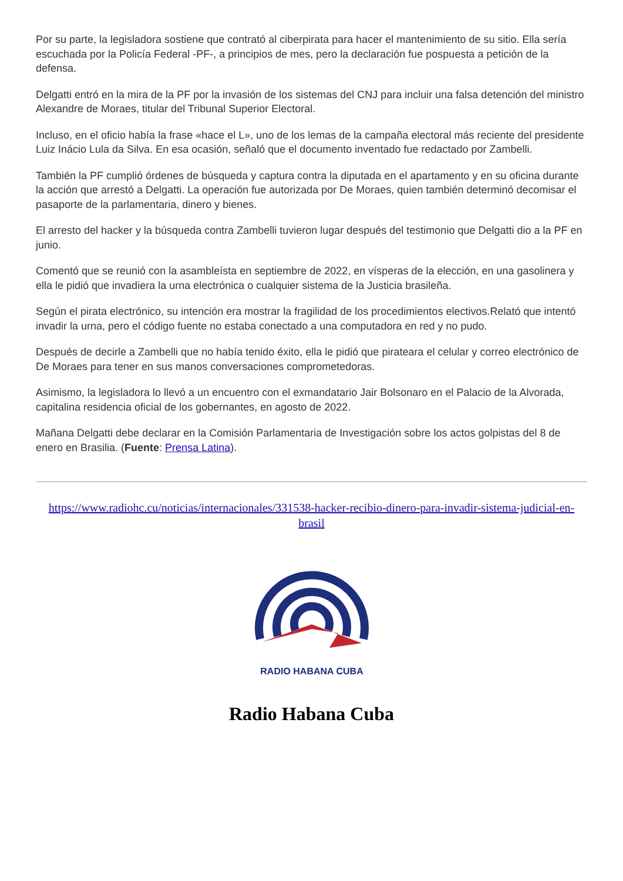Por su parte, la legisladora sostiene que contrató al ciberpirata para hacer el mantenimiento de su sitio. Ella sería escuchada por la Policía Federal -PF-, a principios de mes, pero la declaración fue pospuesta a petición de la defensa.
Delgatti entró en la mira de la PF por la invasión de los sistemas del CNJ para incluir una falsa detención del ministro Alexandre de Moraes, titular del Tribunal Superior Electoral.
Incluso, en el oficio había la frase «hace el L», uno de los lemas de la campaña electoral más reciente del presidente Luiz Inácio Lula da Silva. En esa ocasión, señaló que el documento inventado fue redactado por Zambelli.
También la PF cumplió órdenes de búsqueda y captura contra la diputada en el apartamento y en su oficina durante la acción que arrestó a Delgatti. La operación fue autorizada por De Moraes, quien también determinó decomisar el pasaporte de la parlamentaria, dinero y bienes.
El arresto del hacker y la búsqueda contra Zambelli tuvieron lugar después del testimonio que Delgatti dio a la PF en junio.
Comentó que se reunió con la asambleísta en septiembre de 2022, en vísperas de la elección, en una gasolinera y ella le pidió que invadiera la urna electrónica o cualquier sistema de la Justicia brasileña.
Según el pirata electrónico, su intención era mostrar la fragilidad de los procedimientos electivos.Relató que intentó invadir la urna, pero el código fuente no estaba conectado a una computadora en red y no pudo.
Después de decirle a Zambelli que no había tenido éxito, ella le pidió que pirateara el celular y correo electrónico de De Moraes para tener en sus manos conversaciones comprometedoras.
Asimismo, la legisladora lo llevó a un encuentro con el exmandatario Jair Bolsonaro en el Palacio de la Alvorada, capitalina residencia oficial de los gobernantes, en agosto de 2022.
Mañana Delgatti debe declarar en la Comisión Parlamentaria de Investigación sobre los actos golpistas del 8 de enero en Brasilia. (Fuente: Prensa Latina).
https://www.radiohc.cu/noticias/internacionales/331538-hacker-recibio-dinero-para-invadir-sistema-judicial-en-brasil
RADIO HABANA CUBA
Radio Habana Cuba